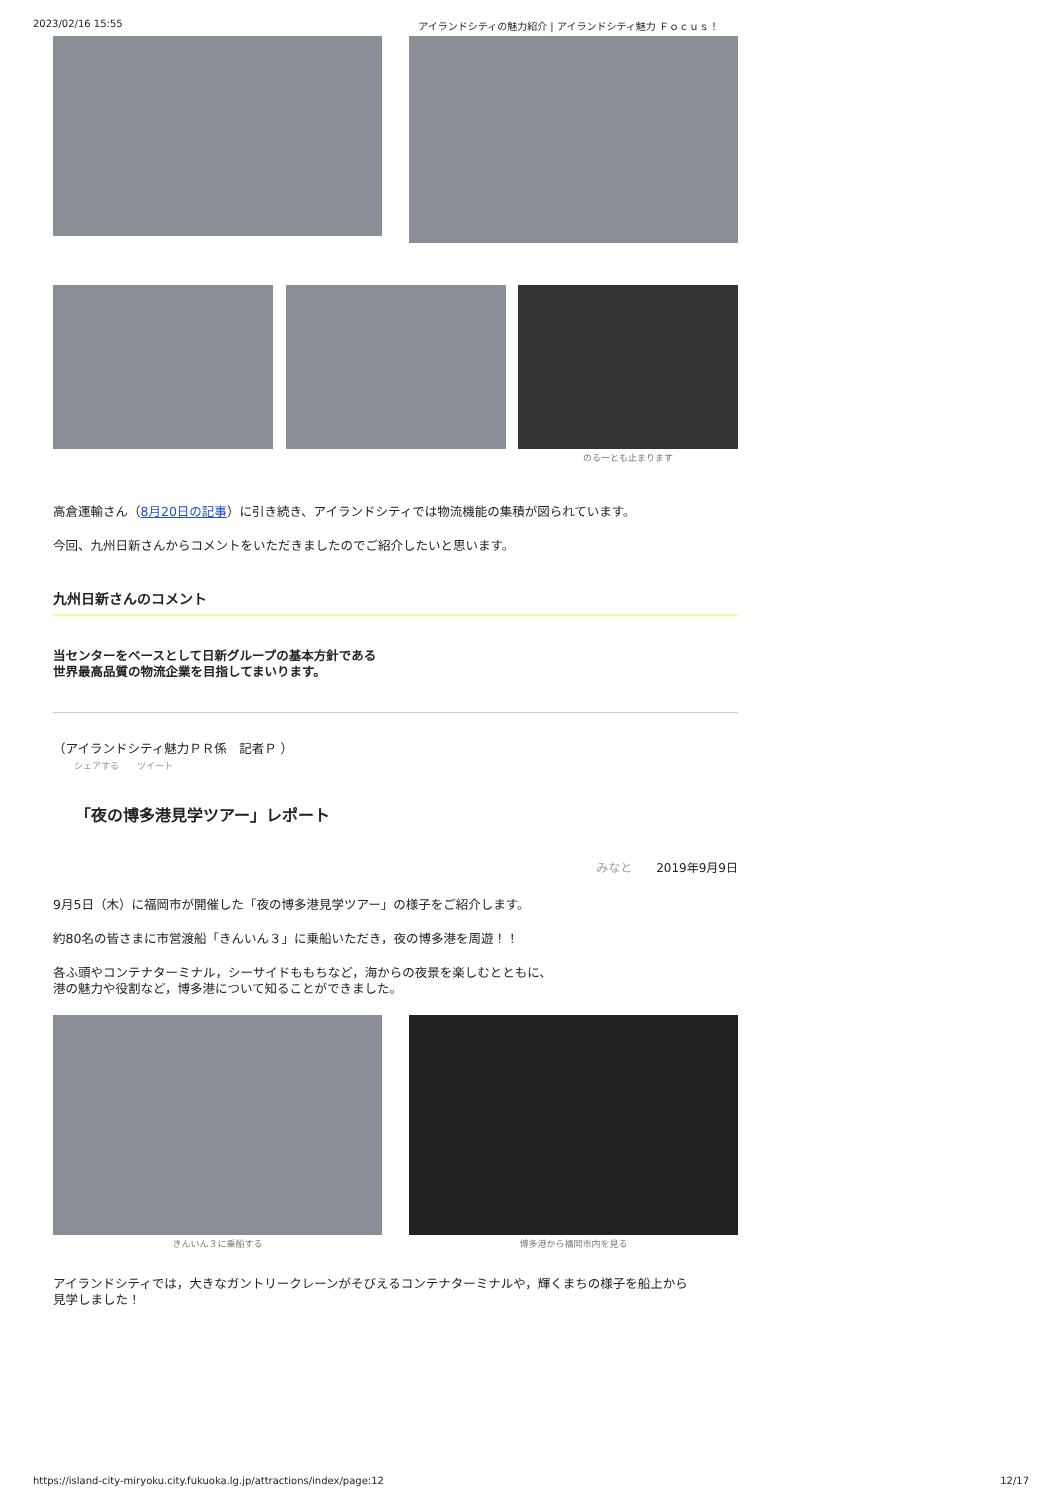2023/02/16 15:55 アイランドシティの魅力紹介 | アイランドシティ魅力 Ｆｏｃｕｓ！
のるーとも止まります
高倉運輸さん（8月20日の記事）に引き続き、アイランドシティでは物流機能の集積が図られています。
今回、九州日新さんからコメントをいただきましたのでご紹介したいと思います。
九州日新さんのコメント
当センターをベースとして日新グループの基本方針である
世界最高品質の物流企業を目指してまいります。
（アイランドシティ魅力ＰＲ係　記者Ｐ ）
シェアする　　ツイート
「夜の博多港見学ツアー」レポート
みなと　　2019年9月9日
9月5日（木）に福岡市が開催した「夜の博多港見学ツアー」の様子をご紹介します。
約80名の皆さまに市営渡船「きんいん３」に乗船いただき，夜の博多港を周遊！！
各ふ頭やコンテナターミナル，シーサイドももちなど，海からの夜景を楽しむとともに、
港の魅力や役割など，博多港について知ることができました。
きんいん３に乗船する 博多港から福岡市内を見る
アイランドシティでは，大きなガントリークレーンがそびえるコンテナターミナルや，輝くまちの様子を船上から
見学しました！
https://island-city-miryoku.city.fukuoka.lg.jp/attractions/index/page:12 12/17